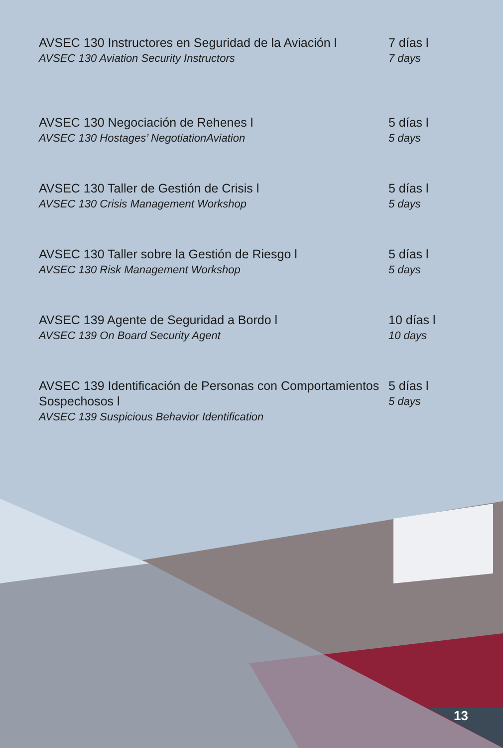AVSEC 130 Instructores en Seguridad de la Aviación l
AVSEC 130 Aviation Security Instructors
7 días l
7 days
AVSEC 130 Negociación de Rehenes l
AVSEC 130 Hostages’ NegotiationAviation
5 días l
5 days
AVSEC 130 Taller de Gestión de Crisis l
AVSEC 130 Crisis Management Workshop
5 días l
5 days
AVSEC 130 Taller sobre la Gestión de Riesgo l
AVSEC 130 Risk Management Workshop
5 días l
5 days
AVSEC 139 Agente de Seguridad a Bordo l
AVSEC 139 On Board Security Agent
10 días l
10 days
AVSEC 139 Identificación de Personas con Comportamientos Sospechosos l
AVSEC 139 Suspicious Behavior Identification
5 días l
5 days
13